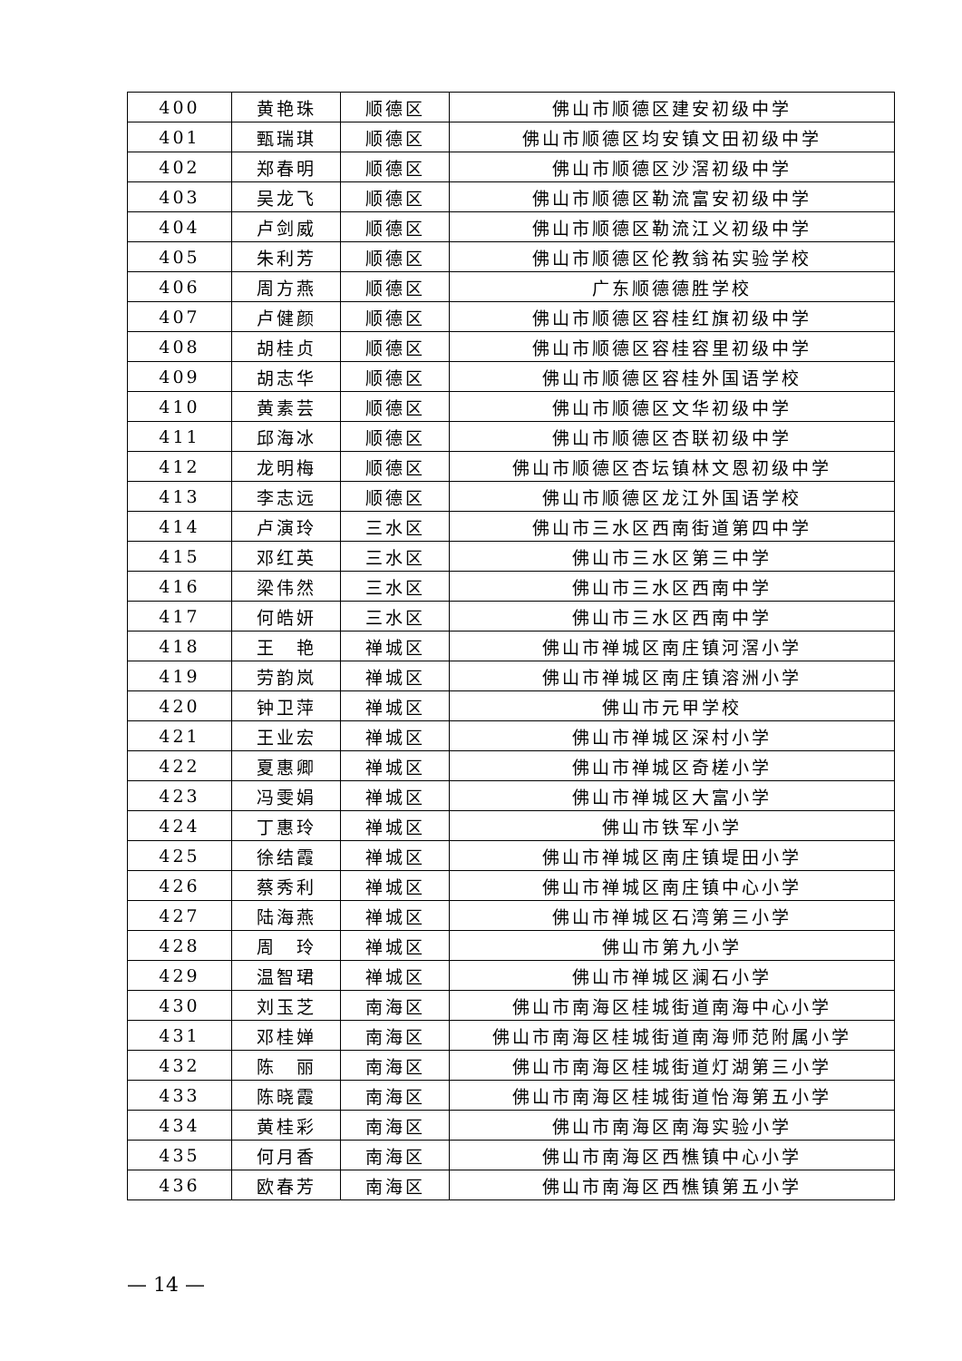| 400 | 黄艳珠 | 顺德区 | 佛山市顺德区建安初级中学 |
| 401 | 甄瑞琪 | 顺德区 | 佛山市顺德区均安镇文田初级中学 |
| 402 | 郑春明 | 顺德区 | 佛山市顺德区沙滘初级中学 |
| 403 | 吴龙飞 | 顺德区 | 佛山市顺德区勒流富安初级中学 |
| 404 | 卢剑威 | 顺德区 | 佛山市顺德区勒流江义初级中学 |
| 405 | 朱利芳 | 顺德区 | 佛山市顺德区伦教翁祐实验学校 |
| 406 | 周方燕 | 顺德区 | 广东顺德德胜学校 |
| 407 | 卢健颜 | 顺德区 | 佛山市顺德区容桂红旗初级中学 |
| 408 | 胡桂贞 | 顺德区 | 佛山市顺德区容桂容里初级中学 |
| 409 | 胡志华 | 顺德区 | 佛山市顺德区容桂外国语学校 |
| 410 | 黄素芸 | 顺德区 | 佛山市顺德区文华初级中学 |
| 411 | 邱海冰 | 顺德区 | 佛山市顺德区杏联初级中学 |
| 412 | 龙明梅 | 顺德区 | 佛山市顺德区杏坛镇林文恩初级中学 |
| 413 | 李志远 | 顺德区 | 佛山市顺德区龙江外国语学校 |
| 414 | 卢演玲 | 三水区 | 佛山市三水区西南街道第四中学 |
| 415 | 邓红英 | 三水区 | 佛山市三水区第三中学 |
| 416 | 梁伟然 | 三水区 | 佛山市三水区西南中学 |
| 417 | 何皓妍 | 三水区 | 佛山市三水区西南中学 |
| 418 | 王 艳 | 禅城区 | 佛山市禅城区南庄镇河滘小学 |
| 419 | 劳韵岚 | 禅城区 | 佛山市禅城区南庄镇溶洲小学 |
| 420 | 钟卫萍 | 禅城区 | 佛山市元甲学校 |
| 421 | 王业宏 | 禅城区 | 佛山市禅城区深村小学 |
| 422 | 夏惠卿 | 禅城区 | 佛山市禅城区奇槎小学 |
| 423 | 冯雯娟 | 禅城区 | 佛山市禅城区大富小学 |
| 424 | 丁惠玲 | 禅城区 | 佛山市铁军小学 |
| 425 | 徐结霞 | 禅城区 | 佛山市禅城区南庄镇堤田小学 |
| 426 | 蔡秀利 | 禅城区 | 佛山市禅城区南庄镇中心小学 |
| 427 | 陆海燕 | 禅城区 | 佛山市禅城区石湾第三小学 |
| 428 | 周 玲 | 禅城区 | 佛山市第九小学 |
| 429 | 温智珺 | 禅城区 | 佛山市禅城区澜石小学 |
| 430 | 刘玉芝 | 南海区 | 佛山市南海区桂城街道南海中心小学 |
| 431 | 邓桂婵 | 南海区 | 佛山市南海区桂城街道南海师范附属小学 |
| 432 | 陈 丽 | 南海区 | 佛山市南海区桂城街道灯湖第三小学 |
| 433 | 陈晓霞 | 南海区 | 佛山市南海区桂城街道怡海第五小学 |
| 434 | 黄桂彩 | 南海区 | 佛山市南海区南海实验小学 |
| 435 | 何月香 | 南海区 | 佛山市南海区西樵镇中心小学 |
| 436 | 欧春芳 | 南海区 | 佛山市南海区西樵镇第五小学 |
— 14 —